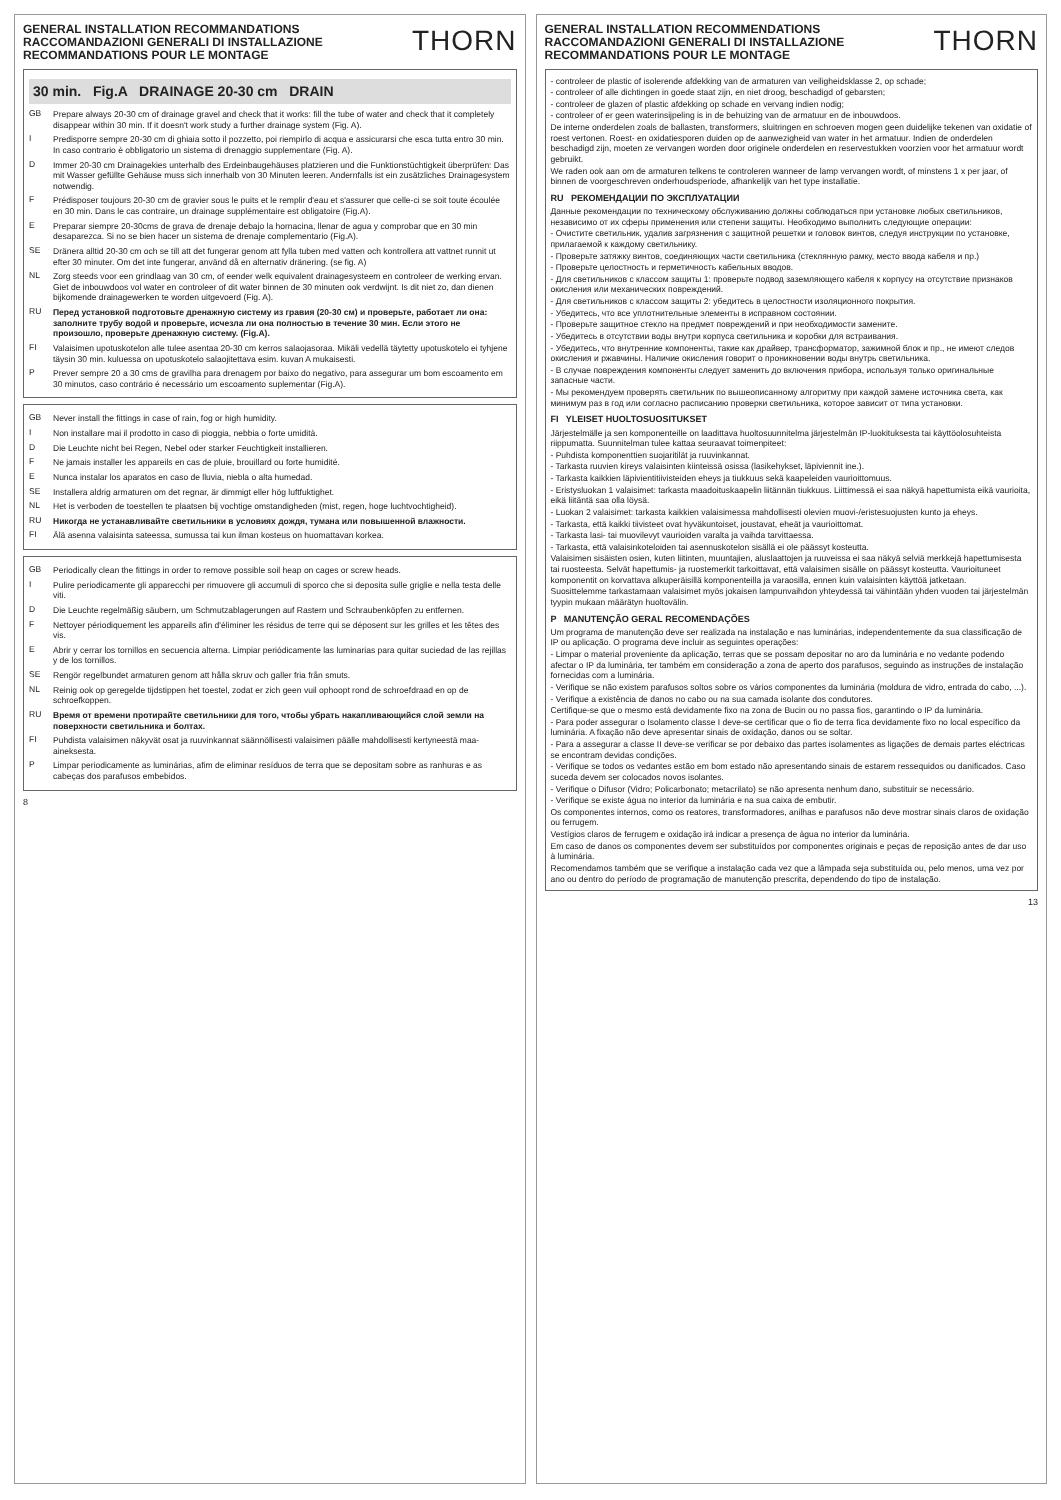GENERAL INSTALLATION RECOMMANDATIONS
RACCOMANDAZIONI GENERALI DI INSTALLAZIONE
RECOMMANDATIONS POUR LE MONTAGE
THORN
30 min. Fig.A DRAINAGE 20-30 cm DRAIN
GB Prepare always 20-30 cm of drainage gravel and check that it works: fill the tube of water and check that it completely disappear within 30 min. If it doesn't work study a further drainage system (Fig. A).
I Predisporre sempre 20-30 cm di ghiaia sotto il pozzetto, poi riempirlo di acqua e assicurarsi che esca tutta entro 30 min. In caso contrario è obbligatorio un sistema di drenaggio supplementare (Fig. A).
D Immer 20-30 cm Drainagekies unterhalb des Erdeinbaugehäuses platzieren und die Funktionstüchtigkeit überprüfen: Das mit Wasser gefüllte Gehäuse muss sich innerhalb von 30 Minuten leeren. Andernfalls ist ein zusätzliches Drainagesystem notwendig.
F Prédisposer toujours 20-30 cm de gravier sous le puits et le remplir d'eau et s'assurer que celle-ci se soit toute écoulée en 30 min. Dans le cas contraire, un drainage supplémentaire est obligatoire (Fig.A).
E Preparar siempre 20-30cms de grava de drenaje debajo la hornacina, llenar de agua y comprobar que en 30 min desaparezca. Si no se bien hacer un sistema de drenaje complementario (Fig.A).
SE Dränera alltid 20-30 cm och se till att det fungerar genom att fylla tuben med vatten och kontrollera att vattnet runnit ut efter 30 minuter. Om det inte fungerar, använd då en alternativ dränering. (se fig. A)
NL Zorg steeds voor een grindlaag van 30 cm, of eender welk equivalent drainagesysteem en controleer de werking ervan. Giet de inbouwdoos vol water en controleer of dit water binnen de 30 minuten ook verdwijnt. Is dit niet zo, dan dienen bijkomende drainagewerken te worden uitgevoerd (Fig. A).
RU Перед установкой подготовьте дренажную систему из гравия (20-30 см) и проверьте, работает ли она: заполните трубу водой и проверьте, исчезла ли она полностью в течение 30 мин. Если этого не произошло, проверьте дренажную систему. (Fig.A).
FI Valaisimen upotuskotelon alle tulee asentaa 20-30 cm kerros salaojasoraa. Mikäli vedellä täytetty upotuskotelo ei tyhjene täysin 30 min. kuluessa on upotuskotelo salaojitettava esim. kuvan A mukaisesti.
P Prever sempre 20 a 30 cms de gravilha para drenagem por baixo do negativo, para assegurar um bom escoamento em 30 minutos, caso contrário é necessário um escoamento suplementar (Fig.A).
GB Never install the fittings in case of rain, fog or high humidity.
I Non installare mai il prodotto in caso di pioggia, nebbia o forte umidità.
D Die Leuchte nicht bei Regen, Nebel oder starker Feuchtigkeit installieren.
F Ne jamais installer les appareils en cas de pluie, brouillard ou forte humidité.
E Nunca instalar los aparatos en caso de lluvia, niebla o alta humedad.
SE Installera aldrig armaturen om det regnar, är dimmigt eller hög luftfuktighet.
NL Het is verboden de toestellen te plaatsen bij vochtige omstandigheden (mist, regen, hoge luchtvochtigheid).
RU Никогда не устанавливайте светильники в условиях дождя, тумана или повышенной влажности.
FI Älä asenna valaisinta sateessa, sumussa tai kun ilman kosteus on huomattavan korkea.
GB Periodically clean the fittings in order to remove possible soil heap on cages or screw heads.
I Pulire periodicamente gli apparecchi per rimuovere gli accumuli di sporco che si deposita sulle griglie e nella testa delle viti.
D Die Leuchte regelmäßig säubern, um Schmutzablagerungen auf Rastern und Schraubenköpfen zu entfernen.
F Nettoyer périodiquement les appareils afin d'éliminer les résidus de terre qui se déposent sur les grilles et les têtes des vis.
E Abrir y cerrar los tornillos en secuencia alterna. Limpiar periódicamente las luminarias para quitar suciedad de las rejillas y de los tornillos.
SE Rengör regelbundet armaturen genom att hålla skruv och galler fria från smuts.
NL Reinig ook op geregelde tijdstippen het toestel, zodat er zich geen vuil ophoopt rond de schroefdraad en op de schroefkoppen.
RU Время от времени протирайте светильники для того, чтобы убрать накапливающийся слой земли на поверхности светильника и болтах.
FI Puhdista valaisimen näkyvät osat ja ruuvinkannat säännöllisesti valaisimen päälle mahdollisesti kertyneestä maa-aineksesta.
P Limpar periodicamente as luminárias, afim de eliminar resíduos de terra que se depositam sobre as ranhuras e as cabeças dos parafusos embebidos.
8
GENERAL INSTALLATION RECOMMENDATIONS
RACCOMANDAZIONI GENERALI DI INSTALLAZIONE
RECOMMANDATIONS POUR LE MONTAGE
THORN
- controleer de plastic of isolerende afdekking van de armaturen van veiligheidsklasse 2, op schade;
- controleer of alle dichtingen in goede staat zijn, en niet droog, beschadigd of gebarsten;
- controleer de glazen of plastic afdekking op schade en vervang indien nodig;
- controleer of er geen waterinsijpeling is in de behuizing van de armatuur en de inbouwdoos.
De interne onderdelen zoals de ballasten, transformers, sluitringen en schroeven mogen geen duidelijke tekenen van oxidatie of roest vertonen. Roest- en oxidatiesporen duiden op de aanwezigheid van water in het armatuur. Indien de onderdelen beschadigd zijn, moeten ze vervangen worden door originele onderdelen en reservestukken voorzien voor het armatuur wordt gebruikt.
We raden ook aan om de armaturen telkens te controleren wanneer de lamp vervangen wordt, of minstens 1 x per jaar, of binnen de voorgeschreven onderhoudsperiode, afhankelijk van het type installatie.
RU РЕКОМЕНДАЦИИ ПО ЭКСПЛУАТАЦИИ
Данные рекомендации по техническому обслуживанию должны соблюдаться при установке любых светильников, независимо от их сферы применения или степени защиты. Необходимо выполнить следующие операции:
- Очистите светильник, удалив загрязнения с защитной решетки и головок винтов, следуя инструкции по установке, прилагаемой к каждому светильнику.
- Проверьте затяжку винтов, соединяющих части светильника (стеклянную рамку, место ввода кабеля и пр.)
- Проверьте целостность и герметичность кабельных вводов.
- Для светильников с классом защиты 1: проверьте подвод заземляющего кабеля к корпусу на отсутствие признаков окисления или механических повреждений.
- Для светильников с классом защиты 2: убедитесь в целостности изоляционного покрытия.
- Убедитесь, что все уплотнительные элементы в исправном состоянии.
- Проверьте защитное стекло на предмет повреждений и при необходимости замените.
- Убедитесь в отсутствии воды внутри корпуса светильника и коробки для встраивания.
- Убедитесь, что внутренние компоненты, такие как драйвер, трансформатор, зажимной блок и пр., не имеют следов окисления и ржавчины. Наличие окисления говорит о проникновении воды внутрь светильника.
- В случае повреждения компоненты следует заменить до включения прибора, используя только оригинальные запасные части.
- Мы рекомендуем проверять светильник по вышеописанному алгоритму при каждой замене источника света, как минимум раз в год или согласно расписанию проверки светильника, которое зависит от типа установки.
FI YLEISET HUOLTOSUOSITUKSET
Järjestelmälle ja sen komponenteille on laadittava huoltosuunnitelma järjestelmän IP-luokituksesta tai käyttöolosuhteista riippumatta. Suunnitelman tulee kattaa seuraavat toimenpiteet:
- Puhdista komponenttien suojaritilät ja ruuvinkannat.
- Tarkasta ruuvien kireys valaisinten kiinteissä osissa (lasikehykset, läpiviennit ine.).
- Tarkasta kaikkien läpivientitiivisteiden eheys ja tiukkuus sekä kaapeleiden vaurioittomuus.
- Eristysluokan 1 valaisimet: tarkasta maadoituskaapelin liitännän tiukkuus. Liittimessä ei saa näkyä hapettumista eikä vaurioita, eikä liitäntä saa olla löysä.
- Luokan 2 valaisimet: tarkasta kaikkien valaisimessa mahdollisesti olevien muovi-/eristesuojusten kunto ja eheys.
- Tarkasta, että kaikki tiivisteet ovat hyväkuntoiset, joustavat, eheät ja vaurioittomat.
- Tarkasta lasi- tai muovilevyt vaurioiden varalta ja vaihda tarvittaessa.
- Tarkasta, että valaisinkoteloiden tai asennuskotelon sisällä ei ole päässyt kosteutta.
Valaisimen sisäisten osien, kuten liitinten, muuntajien, aluslaattojen ja ruuveissa ei saa näkyä selviä merkkejä hapettumisesta tai ruosteesta. Selvät hapettumis- ja ruostemerkit tarkoittavat, että valaisimen sisälle on päässyt kosteutta. Vaurioituneet komponentit on korvattava alkuperäisillä komponenteilla ja varaosilla, ennen kuin valaisinten käyttöä jatketaan.
Suosittelemme tarkastamaan valaisimet myös jokaisen lampunvaihdon yhteydessä tai vähintään yhden vuoden tai järjestelmän tyypin mukaan määrätyn huoltovälin.
P MANUTENÇÃO GERAL RECOMENDAÇÕES
Um programa de manutenção deve ser realizada na instalação e nas luminárias, independentemente da sua classificação de IP ou aplicação. O programa deve incluir as seguintes operações:
- Limpar o material proveniente da aplicação, terras que se possam depositar no aro da luminária e no vedante podendo afectar o IP da luminária, ter também em consideração a zona de aperto dos parafusos, seguindo as instruções de instalação fornecidas com a luminária.
- Verifique se não existem parafusos soltos sobre os vários componentes da luminária (moldura de vidro, entrada do cabo, ...).
- Verifique a existência de danos no cabo ou na sua camada isolante dos condutores.
Certifique-se que o mesmo está devidamente fixo na zona de Bucin ou no passa fios, garantindo o IP da luminária.
- Para poder assegurar o Isolamento classe I deve-se certificar que o fio de terra fica devidamente fixo no local específico da luminária. A fixação não deve apresentar sinais de oxidação, danos ou se soltar.
- Para a assegurar a classe II deve-se verificar se por debaixo das partes isolamentes as ligações de demais partes eléctricas se encontram devidas condições.
- Verifique se todos os vedantes estão em bom estado não apresentando sinais de estarem ressequidos ou danificados. Caso suceda devem ser colocados novos isolantes.
- Verifique o Difusor (Vidro; Policarbonato; metacrilato) se não apresenta nenhum dano, substituir se necessário.
- Verifique se existe água no interior da luminária e na sua caixa de embutir.
Os componentes internos, como os reatores, transformadores, anilhas e parafusos não deve mostrar sinais claros de oxidação ou ferrugem.
Vestígios claros de ferrugem e oxidação irá indicar a presença de água no interior da luminária.
Em caso de danos os componentes devem ser substituídos por componentes originais e peças de reposição antes de dar uso à luminária.
Recomendamos também que se verifique a instalação cada vez que a lâmpada seja substituída ou, pelo menos, uma vez por ano ou dentro do período de programação de manutenção prescrita, dependendo do tipo de instalação.
13